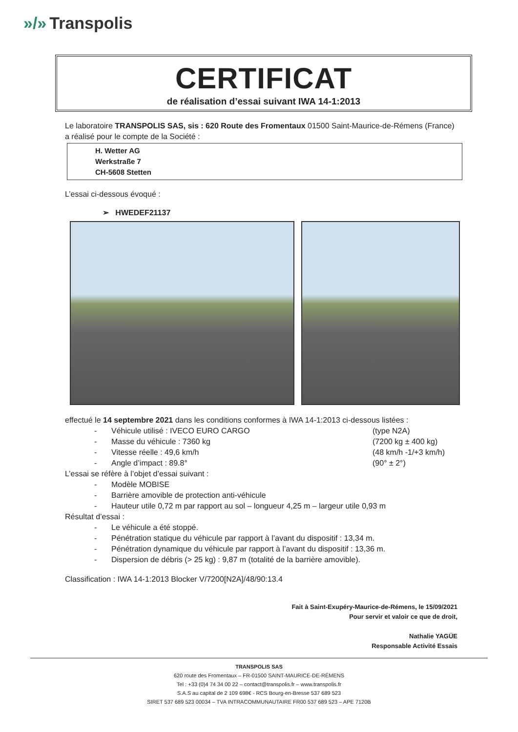»/» Transpolis
CERTIFICAT
de réalisation d’essai suivant IWA 14-1:2013
Le laboratoire TRANSPOLIS SAS, sis : 620 Route des Fromentaux 01500 Saint-Maurice-de-Rémens (France) a réalisé pour le compte de la Société :
H. Wetter AG
Werkstraße 7
CH-5608 Stetten
L’essai ci-dessous évoqué :
➢ HWEDEF21137
effectué le 14 septembre 2021 dans les conditions conformes à IWA 14-1:2013 ci-dessous listées :
- Véhicule utilisé : IVECO EURO CARGO (type N2A)
- Masse du véhicule : 7360 kg (7200 kg ± 400 kg)
- Vitesse réelle : 49,6 km/h (48 km/h -1/+3 km/h)
- Angle d’impact : 89.8° (90° ± 2°)
L’essai se réfère à l’objet d’essai suivant :
- Modèle MOBISE
- Barrière amovible de protection anti-véhicule
- Hauteur utile 0,72 m par rapport au sol – longueur 4,25 m – largeur utile 0,93 m
Résultat d’essai :
- Le véhicule a été stoppé.
- Pénétration statique du véhicule par rapport à l’avant du dispositif : 13,34 m.
- Pénétration dynamique du véhicule par rapport à l’avant du dispositif : 13,36 m.
- Dispersion de débris (> 25 kg) : 9,87 m (totalité de la barrière amovible).
Classification : IWA 14-1:2013 Blocker V/7200[N2A]/48/90:13.4
Fait à Saint-Exupéry-Maurice-de-Rémens, le 15/09/2021
Pour servir et valoir ce que de droit,
Nathalie YAGÜE
Responsable Activité Essais
TRANSPOLIS SAS
620 route des Fromentaux – FR-01500 SAINT-MAURICE-DE-RÉMENS
Tel : +33 (0)4 74 34 00 22 – contact@transpolis.fr – www.transpolis.fr
S.A.S au capital de 2 109 698€ - RCS Bourg-en-Bresse 537 689 523
SIRET 537 689 523 00034 – TVA INTRACOMMUNAUTAIRE FR00 537 689 523 – APE 7120B